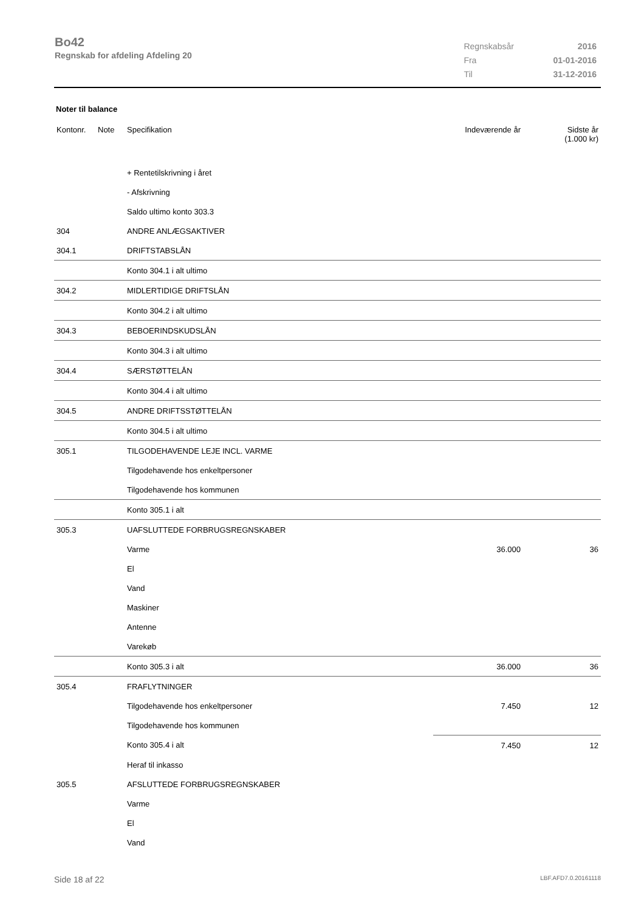Bo42
Regnskab for afdeling Afdeling 20
| Regnskabsår | 2016 |
| Fra | 01-01-2016 |
| Til | 31-12-2016 |
Noter til balance
| Kontonr. | Note | Specifikation | Indeværende år | Sidste år (1.000 kr) |
| --- | --- | --- | --- | --- |
| | | + Rentetilskrivning i året | | |
| | | - Afskrivning | | |
| | | Saldo ultimo konto 303.3 | | |
| 304 | | ANDRE ANLÆGSAKTIVER | | |
| 304.1 | | DRIFTSTABSLÅN | | |
| | | Konto 304.1 i alt ultimo | | |
| 304.2 | | MIDLERTIDIGE DRIFTSLÅN | | |
| | | Konto 304.2 i alt ultimo | | |
| 304.3 | | BEBOERINDSKUDSLÅN | | |
| | | Konto 304.3 i alt ultimo | | |
| 304.4 | | SÆRSTØTTELÅN | | |
| | | Konto 304.4 i alt ultimo | | |
| 304.5 | | ANDRE DRIFTSSTØTTELÅN | | |
| | | Konto 304.5 i alt ultimo | | |
| 305.1 | | TILGODEHAVENDE LEJE INCL. VARME | | |
| | | Tilgodehavende hos enkeltpersoner | | |
| | | Tilgodehavende hos kommunen | | |
| | | Konto 305.1 i alt | | |
| 305.3 | | UAFSLUTTEDE FORBRUGSREGNSKABER | | |
| | | Varme | 36.000 | 36 |
| | | El | | |
| | | Vand | | |
| | | Maskiner | | |
| | | Antenne | | |
| | | Varekøb | | |
| | | Konto 305.3 i alt | 36.000 | 36 |
| 305.4 | | FRAFLYTNINGER | | |
| | | Tilgodehavende hos enkeltpersoner | 7.450 | 12 |
| | | Tilgodehavende hos kommunen | | |
| | | Konto 305.4 i alt | 7.450 | 12 |
| | | Heraf til inkasso | | |
| 305.5 | | AFSLUTTEDE FORBRUGSREGNSKABER | | |
| | | Varme | | |
| | | El | | |
| | | Vand | | |
Side 18 af 22 LBF.AFD7.0.20161118